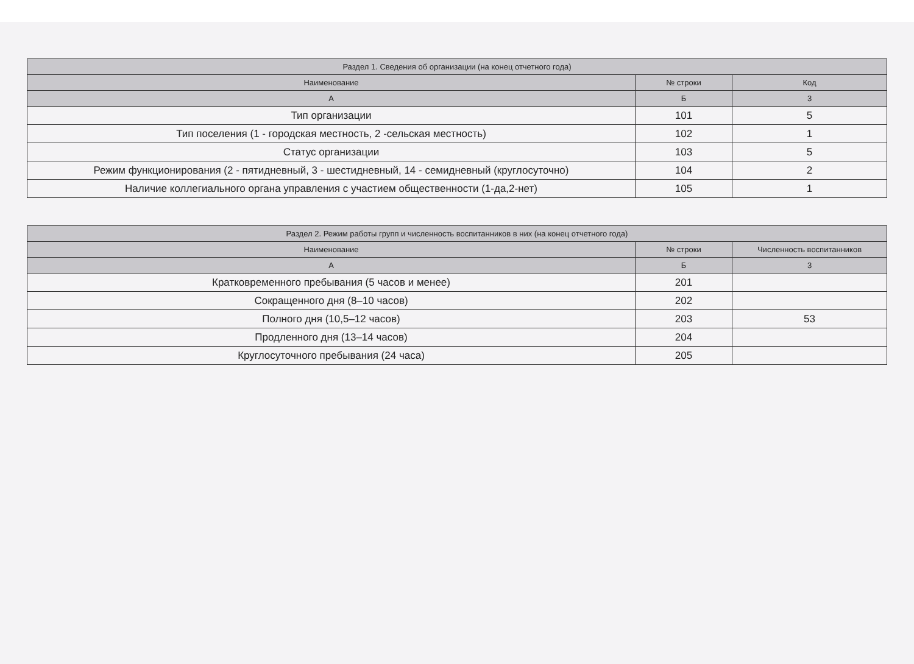| Раздел 1. Сведения об организации (на конец отчетного года) | | |
| --- | --- | --- |
| Наименование | № строки | Код |
| А | Б | 3 |
| Тип организации | 101 | 5 |
| Тип поселения (1 - городская местность, 2 -сельская местность) | 102 | 1 |
| Статус организации | 103 | 5 |
| Режим функционирования (2 - пятидневный, 3 - шестидневный, 14 - семидневный (круглосуточно) | 104 | 2 |
| Наличие коллегиального органа управления с участием общественности (1-да,2-нет) | 105 | 1 |
| Раздел 2. Режим работы групп и численность воспитанников в них (на конец отчетного года) | | |
| --- | --- | --- |
| Наименование | № строки | Численность воспитанников |
| А | Б | 3 |
| Кратковременного пребывания (5 часов и менее) | 201 | |
| Сокращенного дня (8–10 часов) | 202 | |
| Полного дня (10,5–12 часов) | 203 | 53 |
| Продленного дня (13–14 часов) | 204 | |
| Круглосуточного пребывания (24 часа) | 205 | |